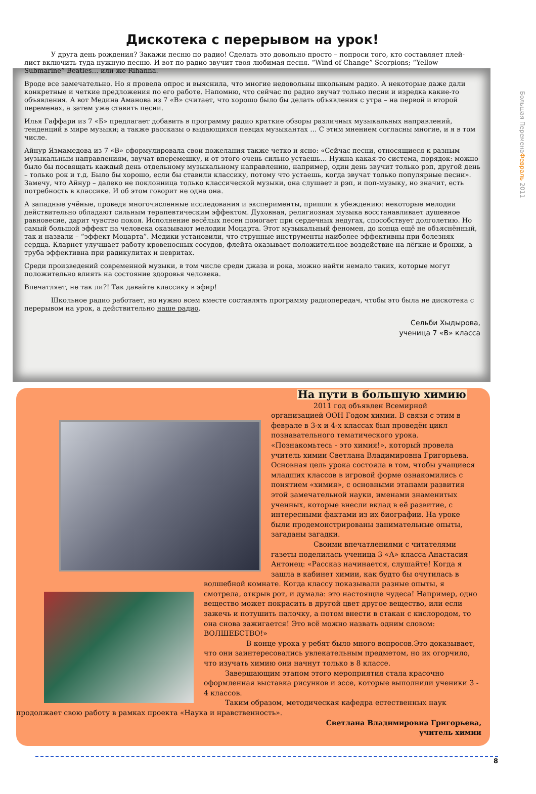Большая ПеременаФевраль 2011
Дискотека с перерывом на урок!
    У друга день рождения? Закажи песню по радио! Сделать это довольно просто – попроси того, кто составляет плей-лист включить туда нужную песню. И вот по радио звучит твоя любимая песня. “Wind of Change” Scorpions; “Yellow Submarine” Beatles… или же Rihanna.
Вроде все замечательно. Но я провела опрос и выяснила, что многие недовольны школьным радио. А некоторые даже дали конкретные и четкие предложения по его работе. Напомню, что сейчас по радио звучат только песни и изредка какие-то объявления. А вот Медина Аманова из 7 «В» считает, что хорошо было бы делать объявления с утра – на первой и второй переменах, а затем уже ставить песни.
Илья Гаффари из 7 «Б» предлагает добавить в программу радио краткие обзоры различных музыкальных направлений, тенденций в мире музыки; а также рассказы о выдающихся певцах музыкантах … С этим мнением согласны многие, и я в том числе.
Айнур Язмамедова из 7 «В» сформулировала свои пожелания также четко и ясно: «Сейчас песни, относящиеся к разным музыкальным направлениям, звучат вперемешку, и от этого очень сильно устаешь… Нужна какая-то система, порядок: можно было бы посвящать каждый день отдельному музыкальному направлению, например, один день звучит только рэп, другой день – только рок и т.д. Было бы хорошо, если бы ставили классику, потому что устаешь, когда звучат только популярные песни». Замечу, что Айнур – далеко не поклонница только классической музыки, она слушает и рэп, и поп-музыку, но значит, есть потребность в классике. И об этом говорит не одна она.
А западные учёные, проведя многочисленные исследования и эксперименты, пришли к убеждению: некоторые мелодии действительно обладают сильным терапевтическим эффектом. Духовная, религиозная музыка восстанавливает душевное равновесие, дарит чувство покоя. Исполнение весёлых песен помогает при сердечных недугах, способствует долголетию. Но самый большой эффект на человека оказывают мелодии Моцарта. Этот музыкальный феномен, до конца ещё не объяснённый, так и назвали – “эффект Моцарта”. Медики установили, что струнные инструменты наиболее эффективны при болезнях сердца. Кларнет улучшает работу кровеносных сосудов, флейта оказывает положительное воздействие на лёгкие и бронхи, а труба эффективна при радикулитах и невритах.
Среди произведений современной музыки, в том числе среди джаза и рока, можно найти немало таких, которые могут положительно влиять на состояние здоровья человека.
Впечатляет, не так ли?! Так давайте классику в эфир!
    Школьное радио работает, но нужно всем вместе составлять программу радиопередач, чтобы это была не дискотека с перерывом на урок, а действительно наше радио.
Сельби Хыдырова,
ученица 7 «В» класса
На пути в большую химию
      2011 год объявлен Всемирной организацией ООН Годом химии. В связи с этим в феврале в 3-х и 4-х классах был проведён цикл познавательного тематического урока. «Познакомьтесь - это химия!», который провела учитель химии Светлана Владимировна Григорьева. Основная цель урока состояла в том, чтобы учащиеся младших классов в игровой форме ознакомились с понятием «химия», с основными этапами развития этой замечательной науки, именами знаменитых ученных, которые внесли вклад в её развитие, с интересными фактами из их биографии. На уроке были продемонстрированы занимательные опыты, загаданы загадки.
      Своими впечатлениями с читателями газеты поделилась ученица 3 «А» класса Анастасия Антонец: «Рассказ начинается, слушайте! Когда я зашла в кабинет химии, как будто бы очутилась в волшебной комнате. Когда классу показывали разные опыты, я смотрела, открыв рот, и думала: это настоящие чудеса! Например, одно вещество может покрасить в другой цвет другое вещество, или если зажечь и потушить палочку, а потом внести в стакан с кислородом, то она снова зажигается! Это всё можно назвать одним словом: ВОЛШЕБСТВО!»
      В конце урока у ребят было много вопросов.Это доказывает, что они заинтересовались увлекательным предметом, но их огорчило, что изучать химию они начнут только в 8 классе.
   Завершающим этапом этого мероприятия стала красочно оформленная выставка рисунков и эссе, которые выполнили ученики 3 - 4 классов.
   Таким образом, методическая кафедра естественных наук продолжает свою работу в рамках проекта «Наука и нравственность».
Светлана Владимировна Григорьева,
учитель химии
8